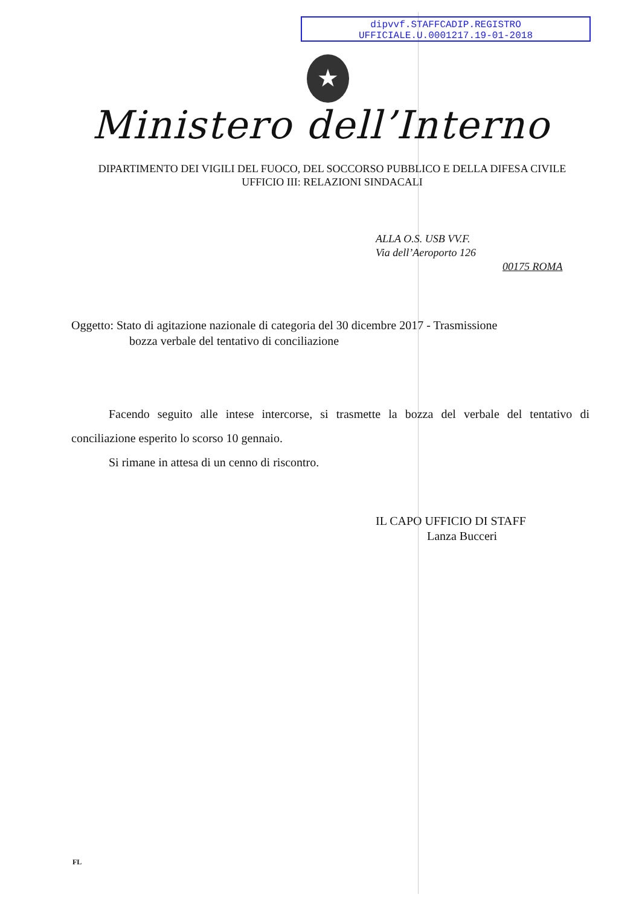dipvvf.STAFFCADIP.REGISTRO
UFFICIALE.U.0001217.19-01-2018
★
Ministero dell’Interno
DIPARTIMENTO DEI VIGILI DEL FUOCO, DEL SOCCORSO PUBBLICO E DELLA DIFESA CIVILE
UFFICIO III: RELAZIONI SINDACALI
ALLA O.S. USB VV.F.
Via dell’Aeroporto 126
00175 ROMA
Oggetto: Stato di agitazione nazionale di categoria del 30 dicembre 2017 - Trasmissione
bozza verbale del tentativo di conciliazione
Facendo seguito alle intese intercorse, si trasmette la bozza del verbale del tentativo di conciliazione esperito lo scorso 10 gennaio.
Si rimane in attesa di un cenno di riscontro.
IL CAPO UFFICIO DI STAFF
Lanza Bucceri
FL